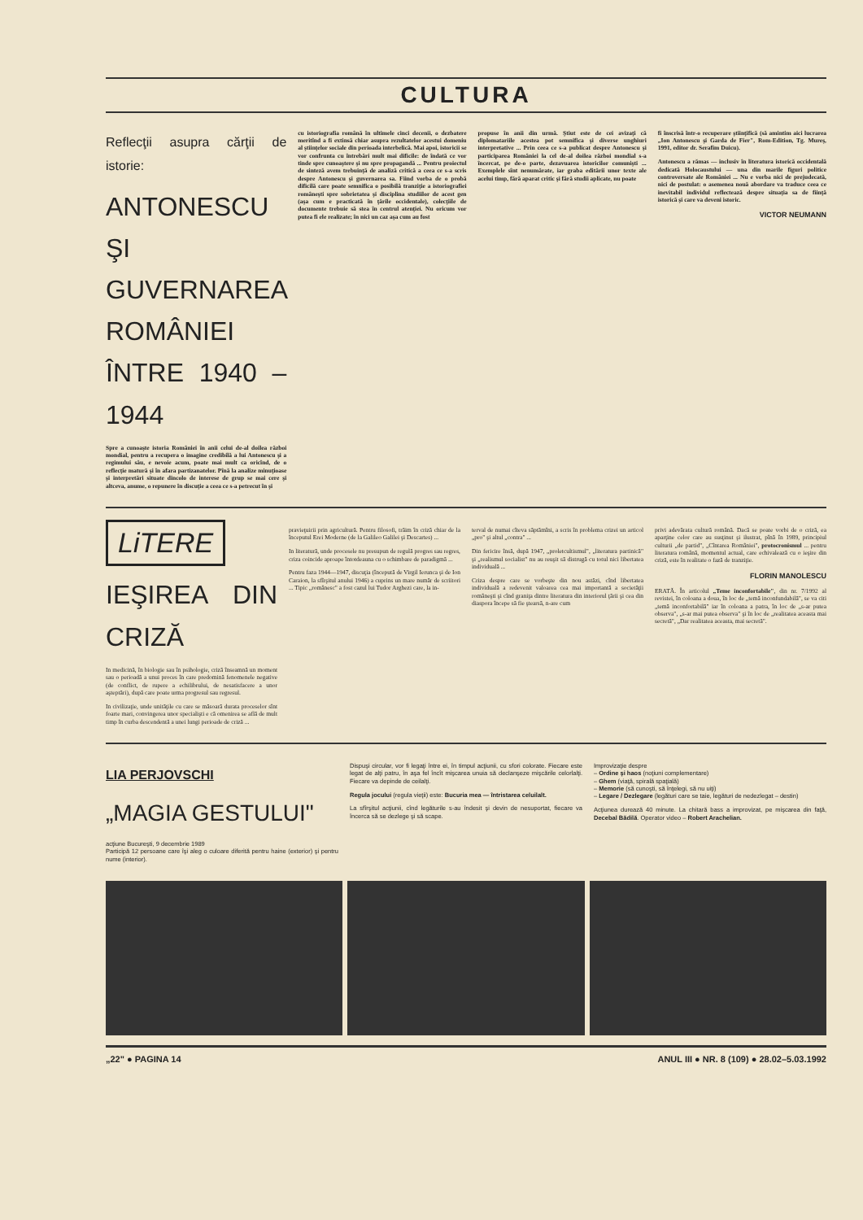CULTURA
Reflecţii asupra cărţii de istorie:
ANTONESCU ŞI GUVERNAREA ROMÂNIEI ÎNTRE 1940 – 1944
Spre a cunoaşte istoria României în anii celui de-al doilea război mondial, pentru a recupera o imagine credibilă a lui Antonescu şi a regimului său, e nevoie acum, poate mai mult ca oricînd, de o reflecţie matură şi în afara partizanatelor. Pînă la analize minuţioase şi interpretări situate dincolo de interese de grup se mai cere şi altceva, anume, o repunere în discuţie a ceea ce s-a petrecut în şi
cu istoriografia română în ultimele cinci decenii, o dezbatere meritînd a fi extinsă chiar asupra rezultatelor acestui domeniu al ştiinţelor sociale din perioada interbelică. Mai apoi, istoricii se vor confrunta cu întrebări mult mai dificile: de îndată ce vor tinde spre cunoaştere şi nu spre propagandă ... Pentru proiectul de sinteză avem trebuinţă de analiză critică a ceea ce s-a scris despre Antonescu şi guvernarea sa. Fiind vorba de o probă dificilă care poate semnifica o posibilă tranziţie a istoriografiei româneşti spre sobrietatea şi disciplina studiilor de acest gen (aşa cum e practicată în ţările occidentale), colecţiile de documente trebuie să stea în centrul atenţiei. Nu oricum vor putea fi ele realizate; în nici un caz aşa cum au fost
propuse în anii din urmă. Ştiut este de cei avizaţi că diplomatariile acestea pot semnifica şi diverse unghiuri interpretative ... Prin ceea ce s-a publicat despre Antonescu şi participarea României la cel de-al doilea război mondial s-a încercat, pe de-o parte, dezavuarea istoricilor comunişti ... Exemplele sînt nenumărate, iar graba editării unor texte ale acelui timp, fără aparat critic şi fără studii aplicate, nu poate
fi înscrisă într-o recuperare ştiinţifică (să amintim aici lucrarea „Ion Antonescu şi Garda de Fier", Rom-Edition, Tg. Mureş, 1991, editor dr. Serafim Duicu).
Antonescu a rămas — inclusiv în literatura istorică occidentală dedicată Holocaustului — una din marile figuri politice controversate ale României ... Nu e vorba nici de prejudecată, nici de postulat: o asemenea nouă abordare va traduce ceea ce inevitabil individul reflectează despre situaţia sa de fiinţă istorică şi care va deveni istoric.
VICTOR NEUMANN
LiTERE
IEŞIREA DIN CRIZĂ
In medicină, în biologie sau în psihologie, criză înseamnă un moment sau o perioadă a unui proces în care predomină fenomenele negative (de conflict, de rupere a echilibrului, de nesatisfacere a unor aşteptări), după care poate urma progresul sau regresul.
In civilizaţie, unde unităţile cu care se măsoară durata proceselor sînt foarte mari, convingerea unor specialişti e că omenirea se află de mult timp în curba descendentă a unei lungi perioade de criză ...
pravieţuirii prin agricultură. Pentru filosofi, trăim în criză chiar de la începutul Erei Moderne (de la Galileo Galilei şi Descartes) ...
In literatură, unde procesele nu presupun de regulă progres sau regres, criza coincide aproape întotdeauna cu o schimbare de paradigmă ...
Pentru faza 1944—1947, discuţia (începută de Virgil Ierunca şi de Ion Caraion, la sfîrşitul anului 1946) a cuprins un mare număr de scriitori ... Tipic „românesc" a fost cazul lui Tudor Arghezi care, la in-
terval de numai cîteva săptămîni, a scris în problema crizei un articol „pro" şi altul „contra" ...
Din fericire însă, după 1947, „proletcultismul", „literatura partinică" şi „realismul socialist" nu au reuşit să distrugă cu totul nici libertatea individuală ...
Criza despre care se vorbeşte din nou astăzi, cînd libertatea individuală a redevenit valoarea cea mai importantă a societăţii româneşti şi cînd graniţa dintre literatura din interiorul ţării şi cea din diaspora începe să fie ştearsă, n-are cum
privi adevărata cultură română. Dacă se poate vorbi de o criză, ea aparţine celor care au susţinut şi ilustrat, pînă în 1989, principiul culturii „de partid", „Cîntarea României", protocronismul ... pentru literatura română, momentul actual, care echivalează cu o ieşire din criză, este în realitate o fază de tranziţie.
FLORIN MANOLESCU
ERATĂ. În articolul „Teme inconfortabile", din nr. 7/1992 al revistei, în coloana a doua, în loc de „temă inconfundabilă", se va citi „temă inconfortabilă" iar în coloana a patra, în loc de „s-ar putea observa", „s-ar mai putea observa" şi în loc de „realitatea aceasta mai secretă", „Dar realitatea aceasta, mai secretă".
LIA PERJOVSCHI
„MAGIA GESTULUI"
acţiune Bucureşti, 9 decembrie 1989
Participă 12 persoane care îşi aleg o culoare diferită pentru haine (exterior) şi pentru nume (interior).
Dispuşi circular, vor fi legaţi între ei, în timpul acţiunii, cu sfori colorate. Fiecare este legat de alţi patru, în aşa fel încît mişcarea unuia să declanşeze mişcările celorlalţi. Fiecare va depinde de ceilalţi.
Regula jocului (regula vieţii) este: Bucuria mea — întristarea celuilalt.
La sfîrşitul acţiunii, cînd legăturile s-au îndesit şi devin de nesuportat, fiecare va încerca să se dezlege şi să scape.
Improvizaţie despre
– Ordine şi haos (noţiuni complementare)
– Ghem (viaţă, spirală spaţială)
– Memorie (să cunoşti, să înţelegi, să nu uiţi)
– Legare / Dezlegare (legături care se taie, legături de nedezlegat – destin)
Acţiunea durează 40 minute. La chitară bass a improvizat, pe mişcarea din faţă, Decebal Bădilă. Operator video – Robert Arachelian.
„22" ● PAGINA 14 ANUL III ● NR. 8 (109) ● 28.02–5.03.1992